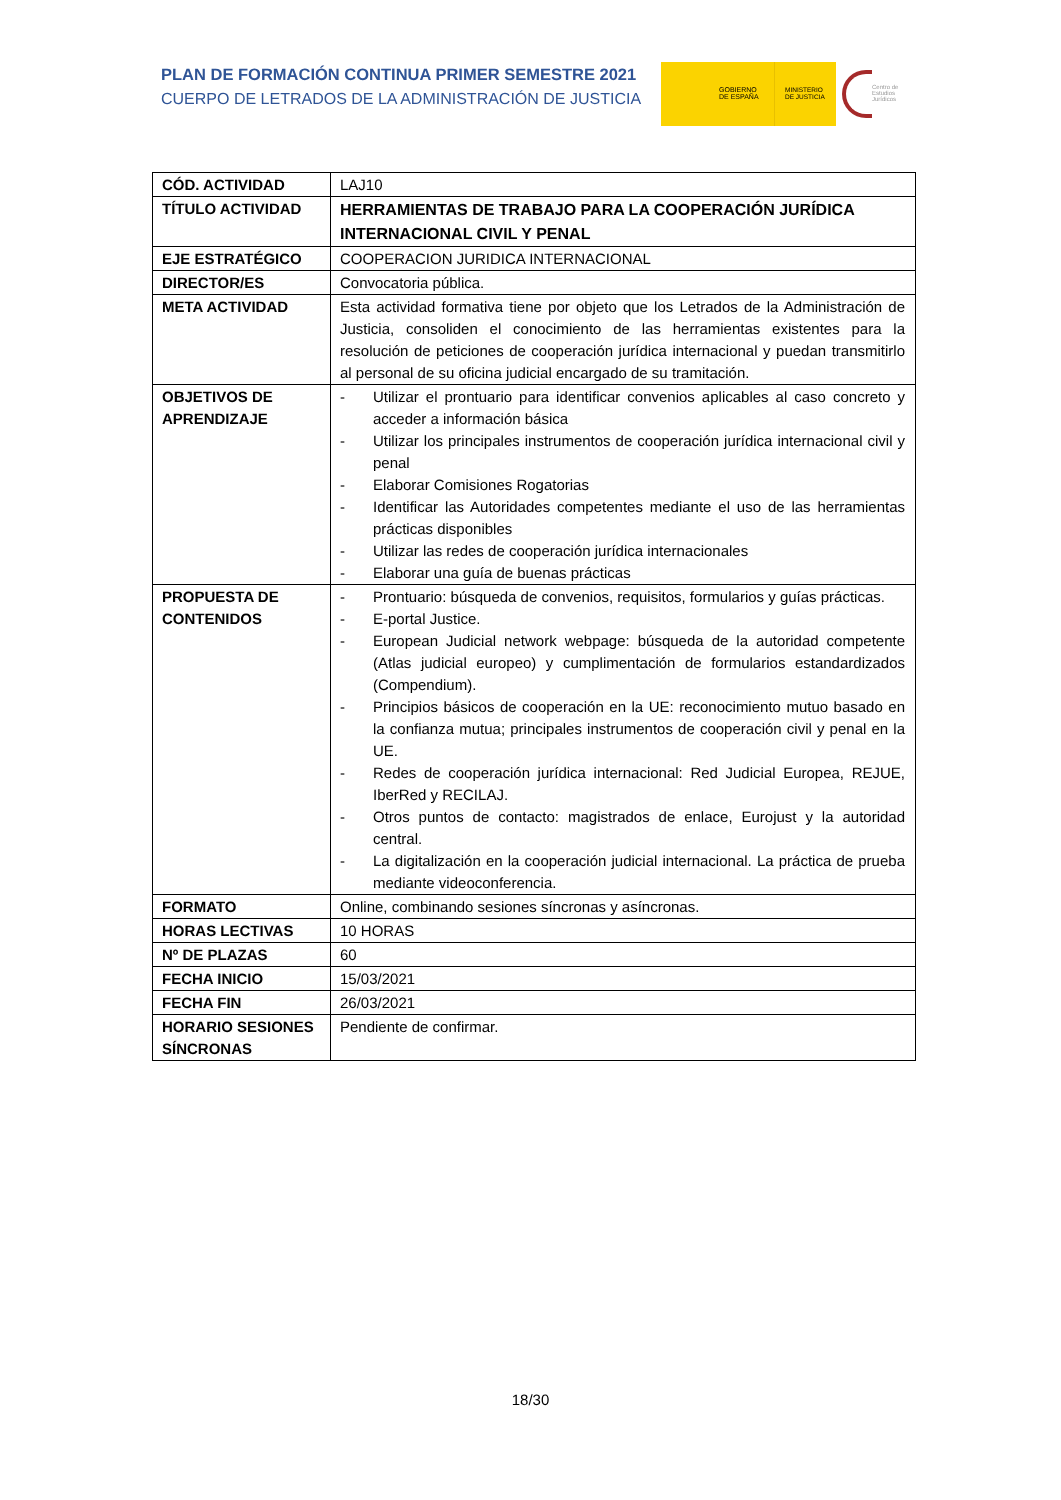PLAN DE FORMACIÓN CONTINUA PRIMER SEMESTRE 2021
CUERPO DE LETRADOS DE LA ADMINISTRACIÓN DE JUSTICIA
GOBIERNO
DE ESPAÑA
MINISTERIO
DE JUSTICIA
Centro de Estudios Jurídicos
| CÓD. ACTIVIDAD | LAJ10 |
| TÍTULO ACTIVIDAD | HERRAMIENTAS DE TRABAJO PARA LA COOPERACIÓN JURÍDICA INTERNACIONAL CIVIL Y PENAL |
| EJE ESTRATÉGICO | COOPERACION JURIDICA INTERNACIONAL |
| DIRECTOR/ES | Convocatoria pública. |
| META ACTIVIDAD | Esta actividad formativa tiene por objeto que los Letrados de la Administración de Justicia, consoliden el conocimiento de las herramientas existentes para la resolución de peticiones de cooperación jurídica internacional y puedan transmitirlo al personal de su oficina judicial encargado de su tramitación. |
| OBJETIVOS DE APRENDIZAJE | - Utilizar el prontuario para identificar convenios aplicables al caso concreto y acceder a información básica - Utilizar los principales instrumentos de cooperación jurídica internacional civil y penal - Elaborar Comisiones Rogatorias - Identificar las Autoridades competentes mediante el uso de las herramientas prácticas disponibles - Utilizar las redes de cooperación jurídica internacionales - Elaborar una guía de buenas prácticas |
| PROPUESTA DE CONTENIDOS | - Prontuario: búsqueda de convenios, requisitos, formularios y guías prácticas. - E-portal Justice. - European Judicial network webpage: búsqueda de la autoridad competente (Atlas judicial europeo) y cumplimentación de formularios estandardizados (Compendium). - Principios básicos de cooperación en la UE: reconocimiento mutuo basado en la confianza mutua; principales instrumentos de cooperación civil y penal en la UE. - Redes de cooperación jurídica internacional: Red Judicial Europea, REJUE, IberRed y RECILAJ. - Otros puntos de contacto: magistrados de enlace, Eurojust y la autoridad central. - La digitalización en la cooperación judicial internacional. La práctica de prueba mediante videoconferencia. |
| FORMATO | Online, combinando sesiones síncronas y asíncronas. |
| HORAS LECTIVAS | 10 HORAS |
| Nº DE PLAZAS | 60 |
| FECHA INICIO | 15/03/2021 |
| FECHA FIN | 26/03/2021 |
| HORARIO SESIONES SÍNCRONAS | Pendiente de confirmar. |
18/30